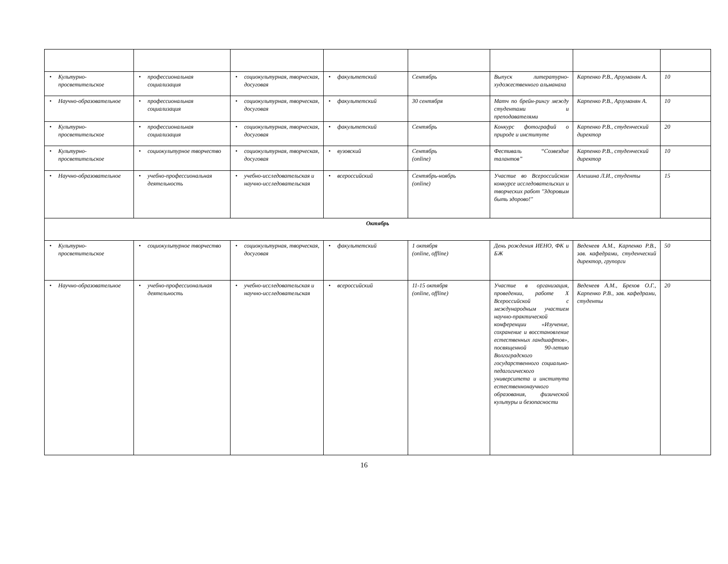| • Культурно-просветительское | • профессиональная социализация | • социокультурная, творческая, досуговая | • факультетский | Сентябрь | Выпуск литературно-художественного альманаха | Карпенко Р.В., Арзуманян А. | 10 |
| • Научно-образовательное | • профессиональная социализация | • социокультурная, творческая, досуговая | • факультетский | 30 сентября | Матч по брейн-рингу между студентами и преподавателями | Карпенко Р.В., Арзуманян А. | 10 |
| • Культурно-просветительское | • профессиональная социализация | • социокультурная, творческая, досуговая | • факультетский | Сентябрь | Конкурс фотографий о природе и институте | Карпенко Р.В., студенческий директор | 20 |
| • Культурно-просветительское | • социокультурное творчество | • социокультурная, творческая, досуговая | • вузовский | Сентябрь (online) | Фестиваль “Созвездие талантов” | Карпенко Р.В., студенческий директор | 10 |
| • Научно-образовательное | • учебно-профессиональная деятельность | • учебно-исследовательская и научно-исследовательская | • всероссийский | Сентябрь-ноябрь (online) | Участие во Всероссийском конкурсе исследовательских и творческих работ "Здоровым быть здорово!" | Алешина Л.И., студенты | 15 |
| Октябрь | | | | | | | |
| • Культурно-просветительское | • социокультурное творчество | • социокультурная, творческая, досуговая | • факультетский | 1 октября (online, offline) | День рождения ИЕНО, ФК и БЖ | Веденеев А.М., Карпенко Р.В., зав. кафедрами, студенческий директор, групорги | 50 |
| • Научно-образовательное | • учебно-профессиональная деятельность | • учебно-исследовательская и научно-исследовательская | • всероссийский | 11-15 октября (online, offline) | Участие в организация, проведении, работе X Всероссийской с международным участием научно-практической конференции «Изучение, сохранение и восстановление естественных ландшафтов», посвященной 90-летию Волгоградского государственного социально-педагогического университета и института естественнонаучного образования, физической культуры и безопасности | Веденеев А.М., Брехов О.Г., Карпенко Р.В., зав. кафедрами, студенты | 20 |
16